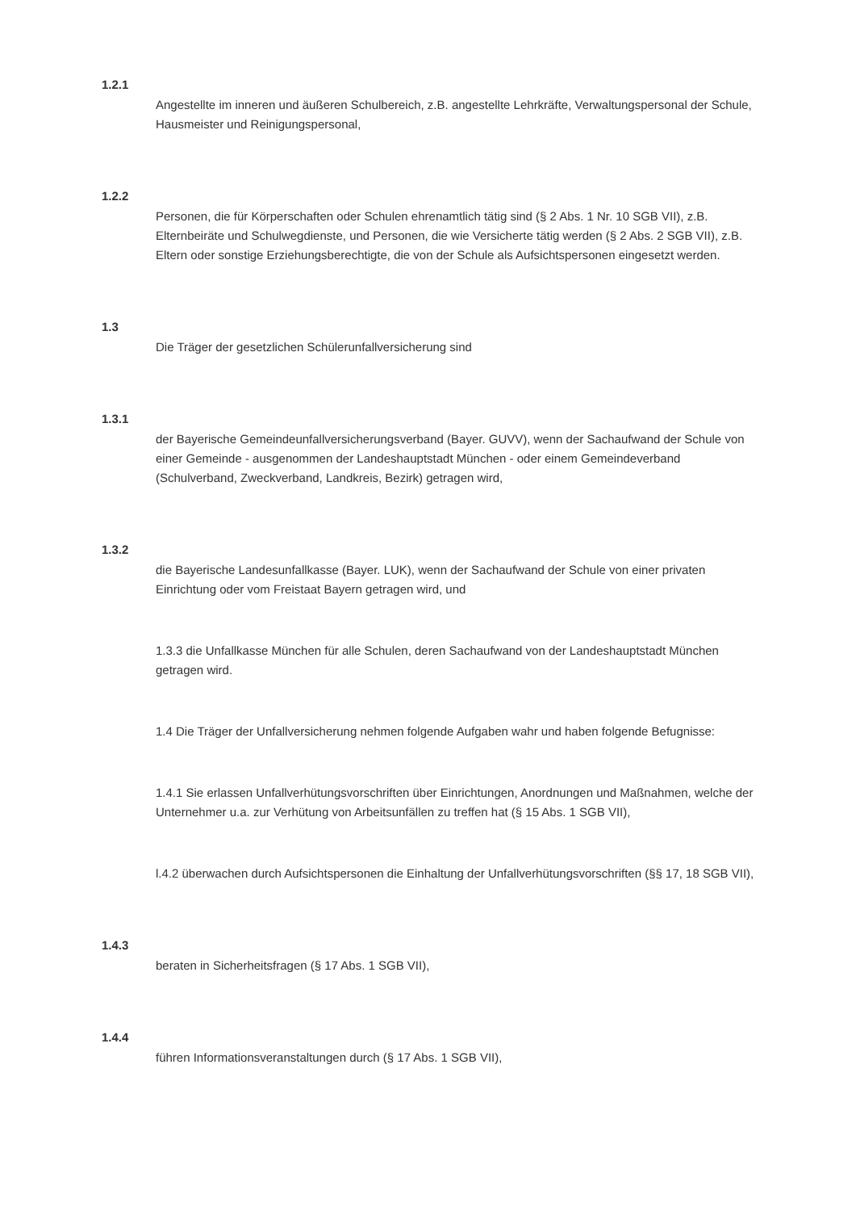1.2.1
Angestellte im inneren und äußeren Schulbereich, z.B. angestellte Lehrkräfte, Verwaltungspersonal der Schule, Hausmeister und Reinigungspersonal,
1.2.2
Personen, die für Körperschaften oder Schulen ehrenamtlich tätig sind (§ 2 Abs. 1 Nr. 10 SGB VII), z.B. Elternbeiräte und Schulwegdienste, und Personen, die wie Versicherte tätig werden (§ 2 Abs. 2 SGB VII), z.B. Eltern oder sonstige Erziehungsberechtigte, die von der Schule als Aufsichtspersonen eingesetzt werden.
1.3
Die Träger der gesetzlichen Schülerunfallversicherung sind
1.3.1
der Bayerische Gemeindeunfallversicherungsverband (Bayer. GUVV), wenn der Sachaufwand der Schule von einer Gemeinde - ausgenommen der Landeshauptstadt München - oder einem Gemeindeverband (Schulverband, Zweckverband, Landkreis, Bezirk) getragen wird,
1.3.2
die Bayerische Landesunfallkasse (Bayer. LUK), wenn der Sachaufwand der Schule von einer privaten Einrichtung oder vom Freistaat Bayern getragen wird, und
1.3.3 die Unfallkasse München für alle Schulen, deren Sachaufwand von der Landeshauptstadt München getragen wird.
1.4 Die Träger der Unfallversicherung nehmen folgende Aufgaben wahr und haben folgende Befugnisse:
1.4.1 Sie erlassen Unfallverhütungsvorschriften über Einrichtungen, Anordnungen und Maßnahmen, welche der Unternehmer u.a. zur Verhütung von Arbeitsunfällen zu treffen hat (§ 15 Abs. 1 SGB VII),
l.4.2 überwachen durch Aufsichtspersonen die Einhaltung der Unfallverhütungsvorschriften (§§ 17, 18 SGB VII),
1.4.3
beraten in Sicherheitsfragen (§ 17 Abs. 1 SGB VII),
1.4.4
führen Informationsveranstaltungen durch (§ 17 Abs. 1 SGB VII),